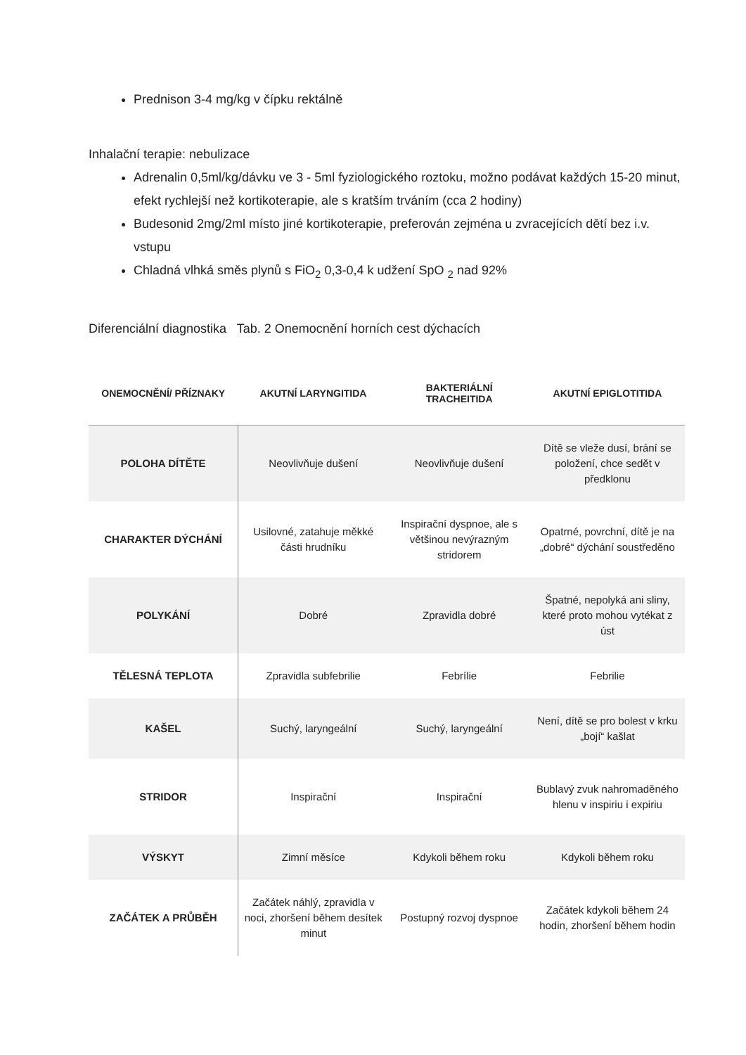Prednison 3-4 mg/kg v čípku rektálně
Inhalační terapie: nebulizace
Adrenalin 0,5ml/kg/dávku ve 3 - 5ml fyziologického roztoku, možno podávat každých 15-20 minut, efekt rychlejší než kortikoterapie, ale s kratším trváním (cca 2 hodiny)
Budesonid 2mg/2ml místo jiné kortikoterapie, preferován zejména u zvracejících dětí bez i.v. vstupu
Chladná vlhká směs plynů s FiO<sub>2</sub> 0,3-0,4 k udžení SpO <sub>2</sub> nad 92%
Diferenciální diagnostika Tab. 2 Onemocnění horních cest dýchacích
| ONEMOCNĚNÍ/ PŘÍZNAKY | AKUTNÍ LARYNGITIDA | BAKTERIÁLNÍ TRACHEITIDA | AKUTNÍ EPIGLOTITIDA |
| --- | --- | --- | --- |
| POLOHA DÍTĚTE | Neovlivňuje dušení | Neovlivňuje dušení | Dítě se vleže dusí, brání se položení, chce sedět v předklonu |
| CHARAKTER DÝCHÁNÍ | Usilovné, zatahuje měkké části hrudníku | Inspirační dyspnoe, ale s většinou nevýrazným stridorem | Opatrné, povrchní, dítě je na „dobré“ dýchání soustředěno |
| POLYKÁNÍ | Dobré | Zpravidla dobré | Špatné, nepolyká ani sliny, které proto mohou vytékat z úst |
| TĚLESNÁ TEPLOTA | Zpravidla subfebrilie | Febrílie | Febrilie |
| KAŠEL | Suchý, laryngeální | Suchý, laryngeální | Není, dítě se pro bolest v krku „bojí“ kašlat |
| STRIDOR | Inspirační | Inspirační | Bublavý zvuk nahromaděného hlenu v inspiriu i expiriu |
| VÝSKYT | Zimní měsíce | Kdykoli během roku | Kdykoli během roku |
| ZAČÁTEK A PRŮBĚH | Začátek náhlý, zpravidla v noci, zhoršení během desítek minut | Postupný rozvoj dyspnoe | Začátek kdykoli během 24 hodin, zhoršení během hodin |